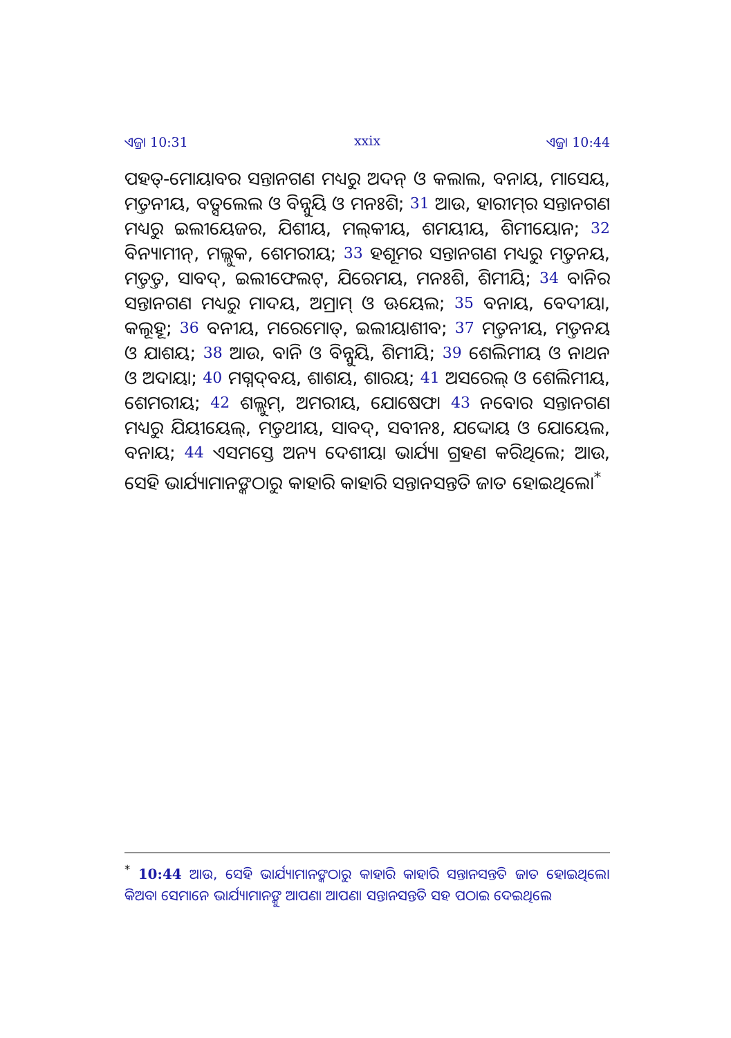ଏଜ୍ରା 10:31 xxix ଏଜ୍ରା 10:44
ପହତ୍-ମୋୟାବର ସନ୍ତାନଗଣ ମଧ୍ୟରୁ ଅଦନ୍ ଓ କଲାଲ, ବନାୟ, ମାସେୟ, ମତ୍ତନୀୟ, ବତ୍ସଲେଲ ଓ ବିନ୍ନୁୟି ଓ ମନଃଶି; 31 ଆଉ, ହାରୀମ୍‍ର ସନ୍ତାନଗଣ ମଧ୍ୟରୁ ଇଲୀୟେଜର, ଯିଶୀୟ, ମଲ୍‍କୀୟ, ଶମୟୀୟ, ଶିମୀୟୋନ; 32 ବିନ୍ୟାମୀନ୍, ମଲ୍ଲୁକ, ଶେମରୀୟ; 33 ହଶୂମର ସନ୍ତାନଗଣ ମଧ୍ୟରୁ ମତ୍ତନୟ, ମତ୍ତତ୍ତ, ସାବଦ୍, ଇଲୀଫେଲଟ୍, ଯିରେମୟ, ମନଃଶି, ଶିମୀୟି; 34 ବାନିର ସନ୍ତାନଗଣ ମଧ୍ୟରୁ ମାଦୟ, ଅମ୍ରାମ୍ ଓ ଊୟେଲ; 35 ବନାୟ, ବେଦୀୟା, କଲୂହୂ; 36 ବନୀୟ, ମରେମୋତ୍, ଇଲୀୟାଶୀବ; 37 ମତ୍ତନୀୟ, ମତ୍ତନୟ ଓ ଯାଶୟ; 38 ଆଉ, ବାନି ଓ ବିନ୍ନୁୟି, ଶିମୀୟି; 39 ଶେଲିମୀୟ ଓ ନାଥନ ଓ ଅଦାୟା; 40 ମଗ୍ନଦ୍‍ବୟ, ଶାଶୟ, ଶାରୟ; 41 ଅସରେଲ୍ ଓ ଶେଲିମୀୟ, ଶେମରୀୟ; 42 ଶଲ୍ଲୁମ୍, ଅମରୀୟ, ଯୋଷେଫ। 43 ନବୋର ସନ୍ତାନଗଣ ମଧ୍ୟରୁ ଯିୟୀୟେଲ୍, ମତ୍ତଥୀୟ, ସାବଦ୍, ସବୀନଃ, ଯଦ୍ଦୋୟ ଓ ଯୋୟେଲ, ବନାୟ; 44 ଏସମସ୍ତେ ଅନ୍ୟ ଦେଶୀୟା ଭାର୍ଯ୍ୟା ଗ୍ରହଣ କରିଥିଲେ; ଆଉ, ସେହି ଭାର୍ଯ୍ୟାମାନଙ୍କଠାରୁ କାହାରି କାହାରି ସନ୍ତାନସନ୍ତତି ଜାତ ହୋଇଥିଲେ।<sup>*</sup>
<sup>*</sup> 10:44 ଆଉ, ସେହି ଭାର୍ଯ୍ୟାମାନଙ୍କଠାରୁ କାହାରି କାହାରି ସନ୍ତାନସନ୍ତତି ଜାତ ହୋଇଥିଲେ। କିଅବା ସେମାନେ ଭାର୍ଯ୍ୟାମାନଙ୍କୁ ଆପଣା ଆପଣା ସନ୍ତାନସନ୍ତତି ସହ ପଠାଇ ଦେଇଥିଲେ